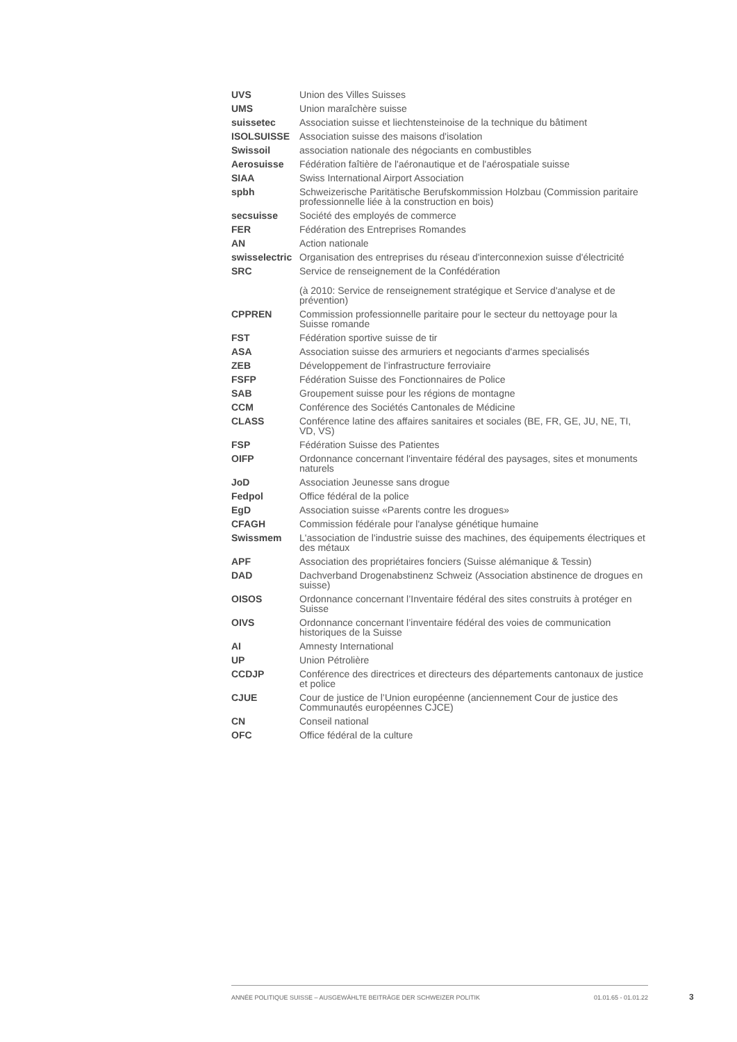| UVS | Union des Villes Suisses |
| UMS | Union maraîchère suisse |
| suissetec | Association suisse et liechtensteinoise de la technique du bâtiment |
| ISOLSUISSE | Association suisse des maisons d'isolation |
| Swissoil | association nationale des négociants en combustibles |
| Aerosuisse | Fédération faîtière de l'aéronautique et de l'aérospatiale suisse |
| SIAA | Swiss International Airport Association |
| spbh | Schweizerische Paritätische Berufskommission Holzbau (Commission paritaire professionnelle liée à la construction en bois) |
| secsuisse | Société des employés de commerce |
| FER | Fédération des Entreprises Romandes |
| AN | Action nationale |
| swisselectric | Organisation des entreprises du réseau d'interconnexion suisse d'électricité |
| SRC | Service de renseignement de la Confédération (à 2010: Service de renseignement stratégique et Service d'analyse et de prévention) |
| CPPREN | Commission professionnelle paritaire pour le secteur du nettoyage pour la Suisse romande |
| FST | Fédération sportive suisse de tir |
| ASA | Association suisse des armuriers et negociants d'armes specialisés |
| ZEB | Développement de l’infrastructure ferroviaire |
| FSFP | Fédération Suisse des Fonctionnaires de Police |
| SAB | Groupement suisse pour les régions de montagne |
| CCM | Conférence des Sociétés Cantonales de Médicine |
| CLASS | Conférence latine des affaires sanitaires et sociales (BE, FR, GE, JU, NE, TI, VD, VS) |
| FSP | Fédération Suisse des Patientes |
| OIFP | Ordonnance concernant l'inventaire fédéral des paysages, sites et monuments naturels |
| JoD | Association Jeunesse sans drogue |
| Fedpol | Office fédéral de la police |
| EgD | Association suisse «Parents contre les drogues» |
| CFAGH | Commission fédérale pour l'analyse génétique humaine |
| Swissmem | L'association de l'industrie suisse des machines, des équipements électriques et des métaux |
| APF | Association des propriétaires fonciers (Suisse alémanique & Tessin) |
| DAD | Dachverband Drogenabstinenz Schweiz (Association abstinence de drogues en suisse) |
| OISOS | Ordonnance concernant l’Inventaire fédéral des sites construits à protéger en Suisse |
| OIVS | Ordonnance concernant l’inventaire fédéral des voies de communication historiques de la Suisse |
| AI | Amnesty International |
| UP | Union Pétrolière |
| CCDJP | Conférence des directrices et directeurs des départements cantonaux de justice et police |
| CJUE | Cour de justice de l’Union européenne (anciennement Cour de justice des Communautés européennes CJCE) |
| CN | Conseil national |
| OFC | Office fédéral de la culture |
ANNÉE POLITIQUE SUISSE – AUSGEWÄHLTE BEITRÄGE DER SCHWEIZER POLITIK 01.01.65 - 01.01.22
3